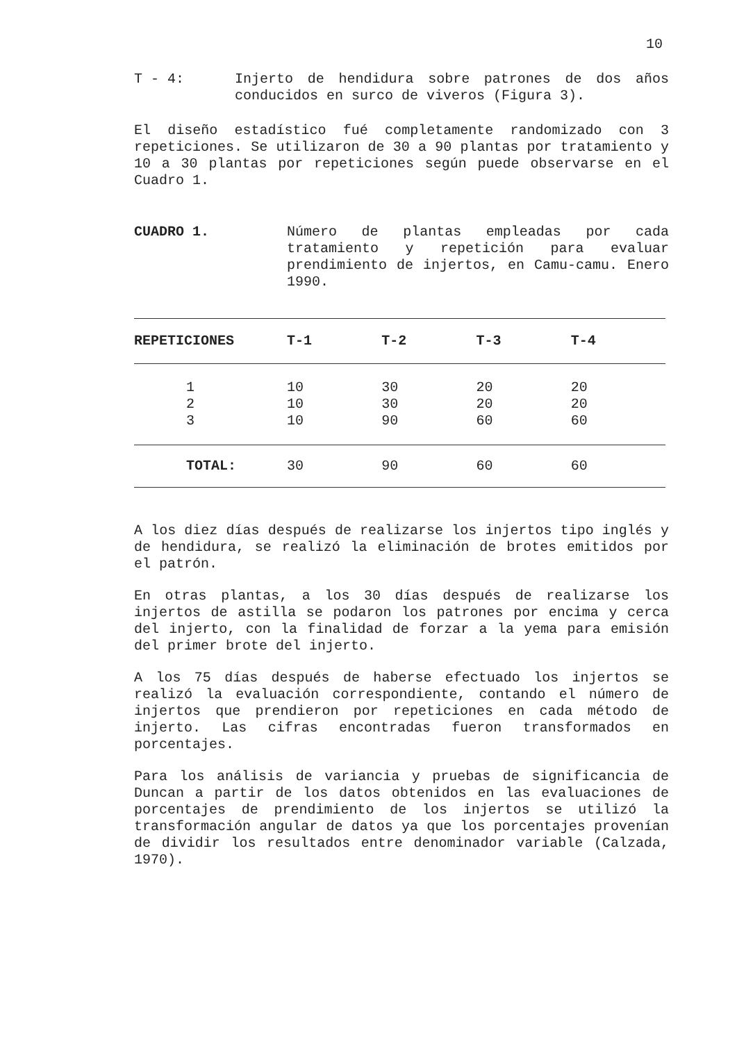10
T - 4: Injerto de hendidura sobre patrones de dos años conducidos en surco de viveros (Figura 3).
El diseño estadístico fué completamente randomizado con 3 repeticiones. Se utilizaron de 30 a 90 plantas por tratamiento y 10 a 30 plantas por repeticiones según puede observarse en el Cuadro 1.
CUADRO 1. Número de plantas empleadas por cada tratamiento y repetición para evaluar prendimiento de injertos, en Camu-camu. Enero 1990.
| REPETICIONES | T-1 | T-2 | T-3 | T-4 |
| --- | --- | --- | --- | --- |
| 1 | 10 | 30 | 20 | 20 |
| 2 | 10 | 30 | 20 | 20 |
| 3 | 10 | 90 | 60 | 60 |
| TOTAL: | 30 | 90 | 60 | 60 |
A los diez días después de realizarse los injertos tipo inglés y de hendidura, se realizó la eliminación de brotes emitidos por el patrón.
En otras plantas, a los 30 días después de realizarse los injertos de astilla se podaron los patrones por encima y cerca del injerto, con la finalidad de forzar a la yema para emisión del primer brote del injerto.
A los 75 días después de haberse efectuado los injertos se realizó la evaluación correspondiente, contando el número de injertos que prendieron por repeticiones en cada método de injerto. Las cifras encontradas fueron transformados en porcentajes.
Para los análisis de variancia y pruebas de significancia de Duncan a partir de los datos obtenidos en las evaluaciones de porcentajes de prendimiento de los injertos se utilizó la transformación angular de datos ya que los porcentajes provenían de dividir los resultados entre denominador variable (Calzada, 1970).